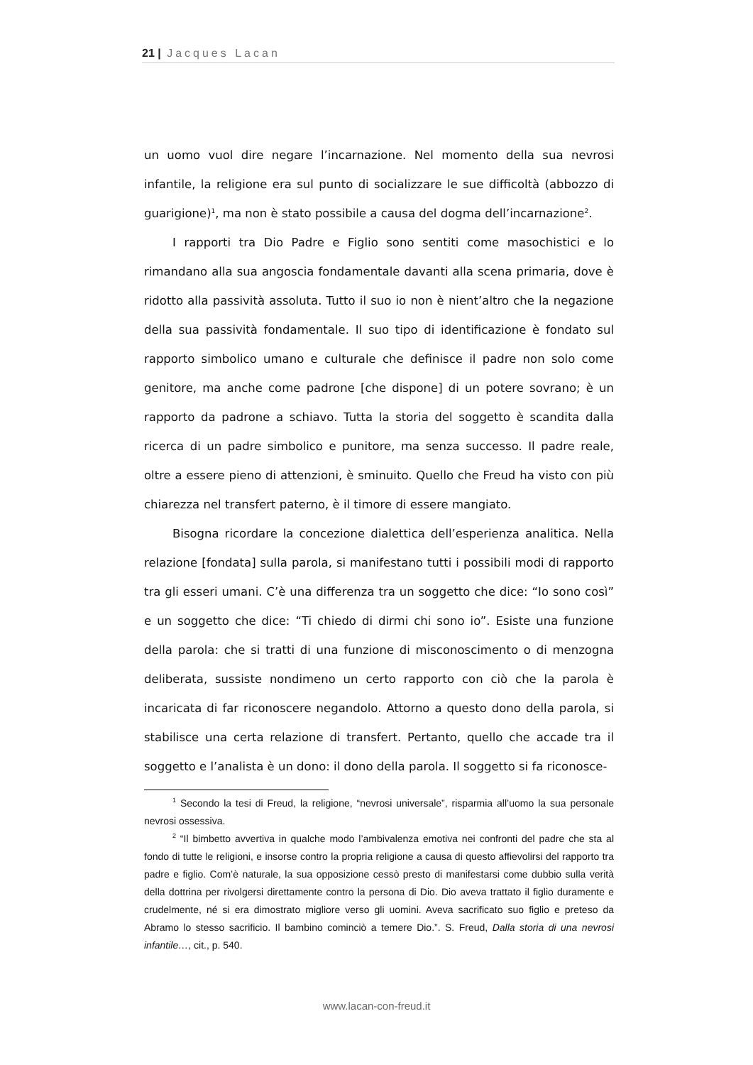21 | Jacques Lacan
un uomo vuol dire negare l’incarnazione. Nel momento della sua nevrosi infantile, la religione era sul punto di socializzare le sue difficoltà (abbozzo di guarigione)<sup>1</sup>, ma non è stato possibile a causa del dogma dell’incarnazione<sup>2</sup>.
I rapporti tra Dio Padre e Figlio sono sentiti come masochistici e lo rimandano alla sua angoscia fondamentale davanti alla scena primaria, dove è ridotto alla passività assoluta. Tutto il suo io non è nient’altro che la negazione della sua passività fondamentale. Il suo tipo di identificazione è fondato sul rapporto simbolico umano e culturale che definisce il padre non solo come genitore, ma anche come padrone [che dispone] di un potere sovrano; è un rapporto da padrone a schiavo. Tutta la storia del soggetto è scandita dalla ricerca di un padre simbolico e punitore, ma senza successo. Il padre reale, oltre a essere pieno di attenzioni, è sminuito. Quello che Freud ha visto con più chiarezza nel transfert paterno, è il timore di essere mangiato.
Bisogna ricordare la concezione dialettica dell’esperienza analitica. Nella relazione [fondata] sulla parola, si manifestano tutti i possibili modi di rapporto tra gli esseri umani. C’è una differenza tra un soggetto che dice: “Io sono così” e un soggetto che dice: “Ti chiedo di dirmi chi sono io”. Esiste una funzione della parola: che si tratti di una funzione di misconoscimento o di menzogna deliberata, sussiste nondimeno un certo rapporto con ciò che la parola è incaricata di far riconoscere negandolo. Attorno a questo dono della parola, si stabilisce una certa relazione di transfert. Pertanto, quello che accade tra il soggetto e l’analista è un dono: il dono della parola. Il soggetto si fa riconosce-
<sup>1</sup> Secondo la tesi di Freud, la religione, “nevrosi universale”, risparmia all’uomo la sua personale nevrosi ossessiva.
<sup>2</sup> “Il bimbetto avvertiva in qualche modo l’ambivalenza emotiva nei confronti del padre che sta al fondo di tutte le religioni, e insorse contro la propria religione a causa di questo affievolirsi del rapporto tra padre e figlio. Com’è naturale, la sua opposizione cessò presto di manifestarsi come dubbio sulla verità della dottrina per rivolgersi direttamente contro la persona di Dio. Dio aveva trattato il figlio duramente e crudelmente, né si era dimostrato migliore verso gli uomini. Aveva sacrificato suo figlio e preteso da Abramo lo stesso sacrificio. Il bambino cominciò a temere Dio.”. S. Freud, Dalla storia di una nevrosi infantile…, cit., p. 540.
www.lacan-con-freud.it